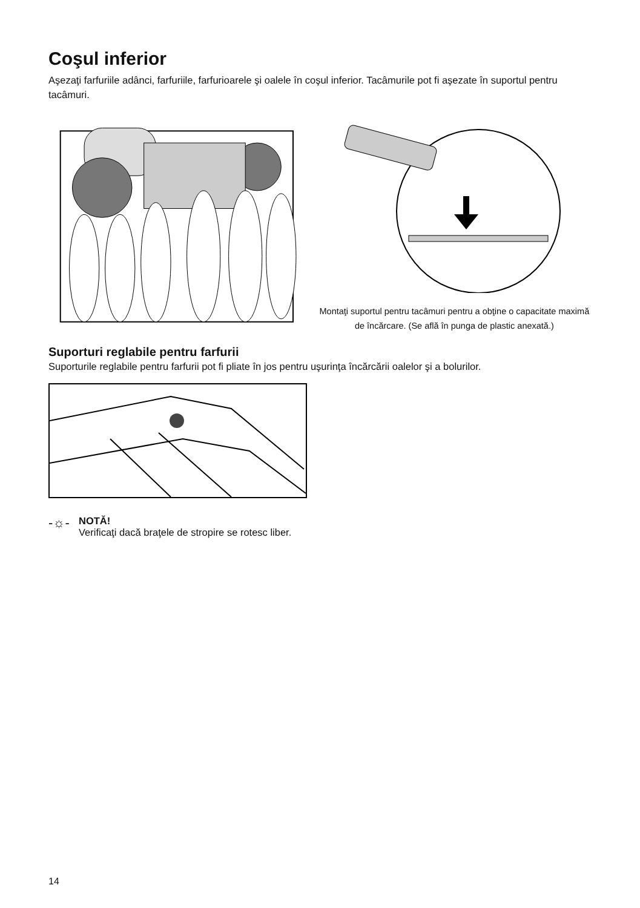Coşul inferior
Aşezaţi farfuriile adânci, farfuriile, farfurioarele şi oalele în coşul inferior. Tacâmurile pot fi aşezate în suportul pentru tacâmuri.
Montaţi suportul pentru tacâmuri pentru a obţine o capacitate maximă de încărcare. (Se află în punga de plastic anexată.)
Suporturi reglabile pentru farfurii
Suporturile reglabile pentru farfurii pot fi pliate în jos pentru uşurinţa încărcării oalelor şi a bolurilor.
-☼-
NOTĂ!
Verificaţi dacă braţele de stropire se rotesc liber.
14